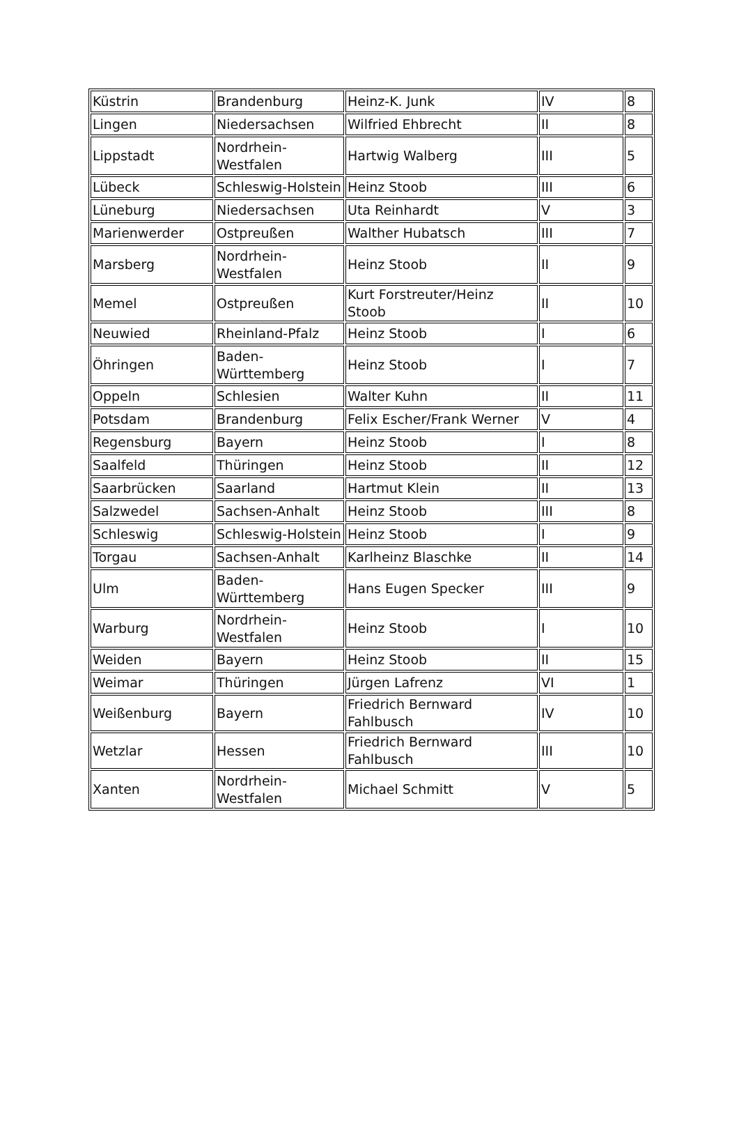| Küstrin | Brandenburg | Heinz-K. Junk | IV | 8 |
| Lingen | Niedersachsen | Wilfried Ehbrecht | II | 8 |
| Lippstadt | Nordrhein- Westfalen | Hartwig Walberg | III | 5 |
| Lübeck | Schleswig-Holstein | Heinz Stoob | III | 6 |
| Lüneburg | Niedersachsen | Uta Reinhardt | V | 3 |
| Marienwerder | Ostpreußen | Walther Hubatsch | III | 7 |
| Marsberg | Nordrhein- Westfalen | Heinz Stoob | II | 9 |
| Memel | Ostpreußen | Kurt Forstreuter/Heinz Stoob | II | 10 |
| Neuwied | Rheinland-Pfalz | Heinz Stoob | I | 6 |
| Öhringen | Baden- Württemberg | Heinz Stoob | I | 7 |
| Oppeln | Schlesien | Walter Kuhn | II | 11 |
| Potsdam | Brandenburg | Felix Escher/Frank Werner | V | 4 |
| Regensburg | Bayern | Heinz Stoob | I | 8 |
| Saalfeld | Thüringen | Heinz Stoob | II | 12 |
| Saarbrücken | Saarland | Hartmut Klein | II | 13 |
| Salzwedel | Sachsen-Anhalt | Heinz Stoob | III | 8 |
| Schleswig | Schleswig-Holstein | Heinz Stoob | I | 9 |
| Torgau | Sachsen-Anhalt | Karlheinz Blaschke | II | 14 |
| Ulm | Baden- Württemberg | Hans Eugen Specker | III | 9 |
| Warburg | Nordrhein- Westfalen | Heinz Stoob | I | 10 |
| Weiden | Bayern | Heinz Stoob | II | 15 |
| Weimar | Thüringen | Jürgen Lafrenz | VI | 1 |
| Weißenburg | Bayern | Friedrich Bernward Fahlbusch | IV | 10 |
| Wetzlar | Hessen | Friedrich Bernward Fahlbusch | III | 10 |
| Xanten | Nordrhein- Westfalen | Michael Schmitt | V | 5 |